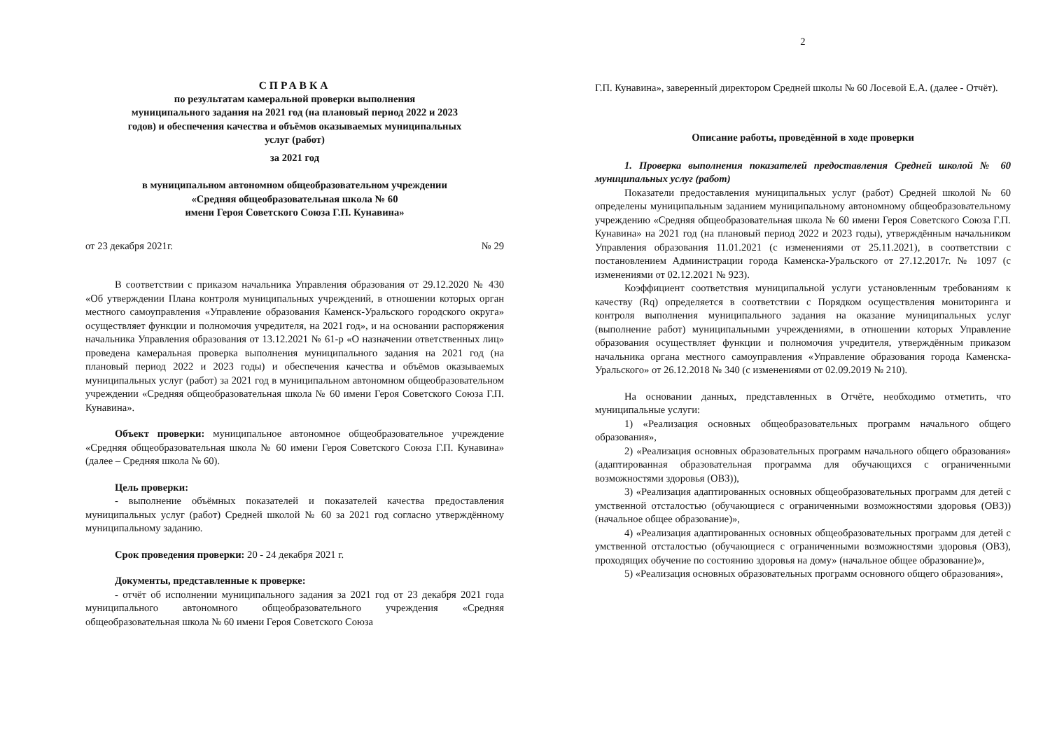СПРАВКА
по результатам камеральной проверки выполнения
муниципального задания на 2021 год (на плановый период 2022 и 2023
годов) и обеспечения качества и объёмов оказываемых муниципальных
услуг (работ)
за 2021 год
в муниципальном автономном общеобразовательном учреждении
«Средняя общеобразовательная школа № 60
имени Героя Советского Союза Г.П. Кунавина»
от 23 декабря 2021г. № 29
В соответствии с приказом начальника Управления образования от 29.12.2020 № 430 «Об утверждении Плана контроля муниципальных учреждений, в отношении которых орган местного самоуправления «Управление образования Каменск-Уральского городского округа» осуществляет функции и полномочия учредителя, на 2021 год», и на основании распоряжения начальника Управления образования от 13.12.2021 № 61-р «О назначении ответственных лиц» проведена камеральная проверка выполнения муниципального задания на 2021 год (на плановый период 2022 и 2023 годы) и обеспечения качества и объёмов оказываемых муниципальных услуг (работ) за 2021 год в муниципальном автономном общеобразовательном учреждении «Средняя общеобразовательная школа № 60 имени Героя Советского Союза Г.П. Кунавина».
Объект проверки: муниципальное автономное общеобразовательное учреждение «Средняя общеобразовательная школа № 60 имени Героя Советского Союза Г.П. Кунавина» (далее – Средняя школа № 60).
Цель проверки:
- выполнение объёмных показателей и показателей качества предоставления муниципальных услуг (работ) Средней школой № 60 за 2021 год согласно утверждённому муниципальному заданию.
Срок проведения проверки: 20 - 24 декабря 2021 г.
Документы, представленные к проверке:
- отчёт об исполнении муниципального задания за 2021 год от 23 декабря 2021 года муниципального автономного общеобразовательного учреждения «Средняя общеобразовательная школа № 60 имени Героя Советского Союза
2
Г.П. Кунавина», заверенный директором Средней школы № 60 Лосевой Е.А. (далее - Отчёт).
Описание работы, проведённой в ходе проверки
1. Проверка выполнения показателей предоставления Средней школой № 60 муниципальных услуг (работ)
Показатели предоставления муниципальных услуг (работ) Средней школой № 60 определены муниципальным заданием муниципальному автономному общеобразовательному учреждению «Средняя общеобразовательная школа № 60 имени Героя Советского Союза Г.П. Кунавина» на 2021 год (на плановый период 2022 и 2023 годы), утверждённым начальником Управления образования 11.01.2021 (с изменениями от 25.11.2021), в соответствии с постановлением Администрации города Каменска-Уральского от 27.12.2017г. № 1097 (с изменениями от 02.12.2021 № 923).
Коэффициент соответствия муниципальной услуги установленным требованиям к качеству (Rq) определяется в соответствии с Порядком осуществления мониторинга и контроля выполнения муниципального задания на оказание муниципальных услуг (выполнение работ) муниципальными учреждениями, в отношении которых Управление образования осуществляет функции и полномочия учредителя, утверждённым приказом начальника органа местного самоуправления «Управление образования города Каменска-Уральского» от 26.12.2018 № 340 (с изменениями от 02.09.2019 № 210).
На основании данных, представленных в Отчёте, необходимо отметить, что муниципальные услуги:
1) «Реализация основных общеобразовательных программ начального общего образования»,
2) «Реализация основных образовательных программ начального общего образования» (адаптированная образовательная программа для обучающихся с ограниченными возможностями здоровья (ОВЗ)),
3) «Реализация адаптированных основных общеобразовательных программ для детей с умственной отсталостью (обучающиеся с ограниченными возможностями здоровья (ОВЗ)) (начальное общее образование)»,
4) «Реализация адаптированных основных общеобразовательных программ для детей с умственной отсталостью (обучающиеся с ограниченными возможностями здоровья (ОВЗ), проходящих обучение по состоянию здоровья на дому» (начальное общее образование)»,
5) «Реализация основных образовательных программ основного общего образования»,